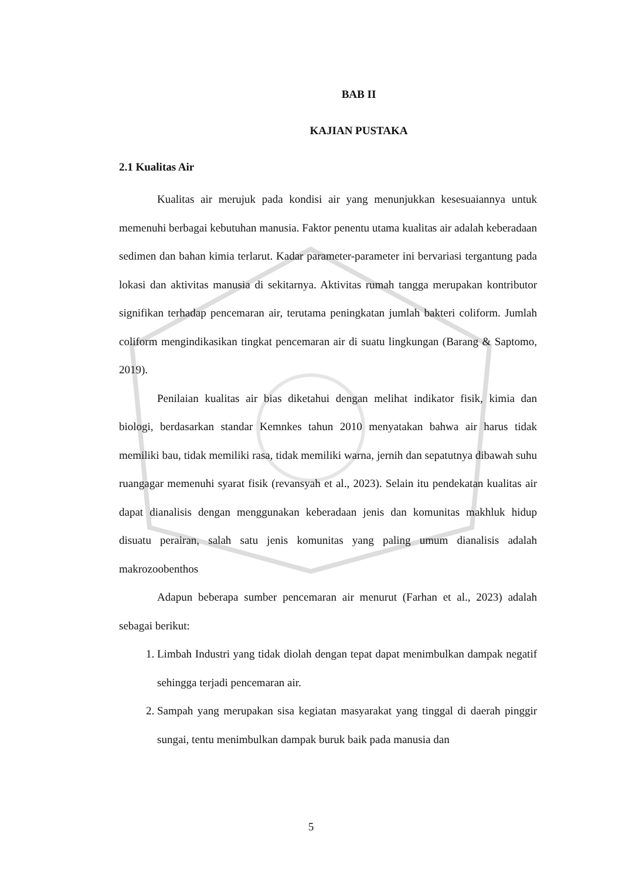BAB II
KAJIAN PUSTAKA
2.1 Kualitas Air
Kualitas air merujuk pada kondisi air yang menunjukkan kesesuaiannya untuk memenuhi berbagai kebutuhan manusia. Faktor penentu utama kualitas air adalah keberadaan sedimen dan bahan kimia terlarut. Kadar parameter-parameter ini bervariasi tergantung pada lokasi dan aktivitas manusia di sekitarnya. Aktivitas rumah tangga merupakan kontributor signifikan terhadap pencemaran air, terutama peningkatan jumlah bakteri coliform. Jumlah coliform mengindikasikan tingkat pencemaran air di suatu lingkungan (Barang & Saptomo, 2019).
Penilaian kualitas air bias diketahui dengan melihat indikator fisik, kimia dan biologi, berdasarkan standar Kemnkes tahun 2010 menyatakan bahwa air harus tidak memiliki bau, tidak memiliki rasa, tidak memiliki warna, jernih dan sepatutnya dibawah suhu ruangagar memenuhi syarat fisik (revansyah et al., 2023). Selain itu pendekatan kualitas air dapat dianalisis dengan menggunakan keberadaan jenis dan komunitas makhluk hidup disuatu perairan, salah satu jenis komunitas yang paling umum dianalisis adalah makrozoobenthos
Adapun beberapa sumber pencemaran air menurut (Farhan et al., 2023) adalah sebagai berikut:
1. Limbah Industri yang tidak diolah dengan tepat dapat menimbulkan dampak negatif sehingga terjadi pencemaran air.
2. Sampah yang merupakan sisa kegiatan masyarakat yang tinggal di daerah pinggir sungai, tentu menimbulkan dampak buruk baik pada manusia dan
5